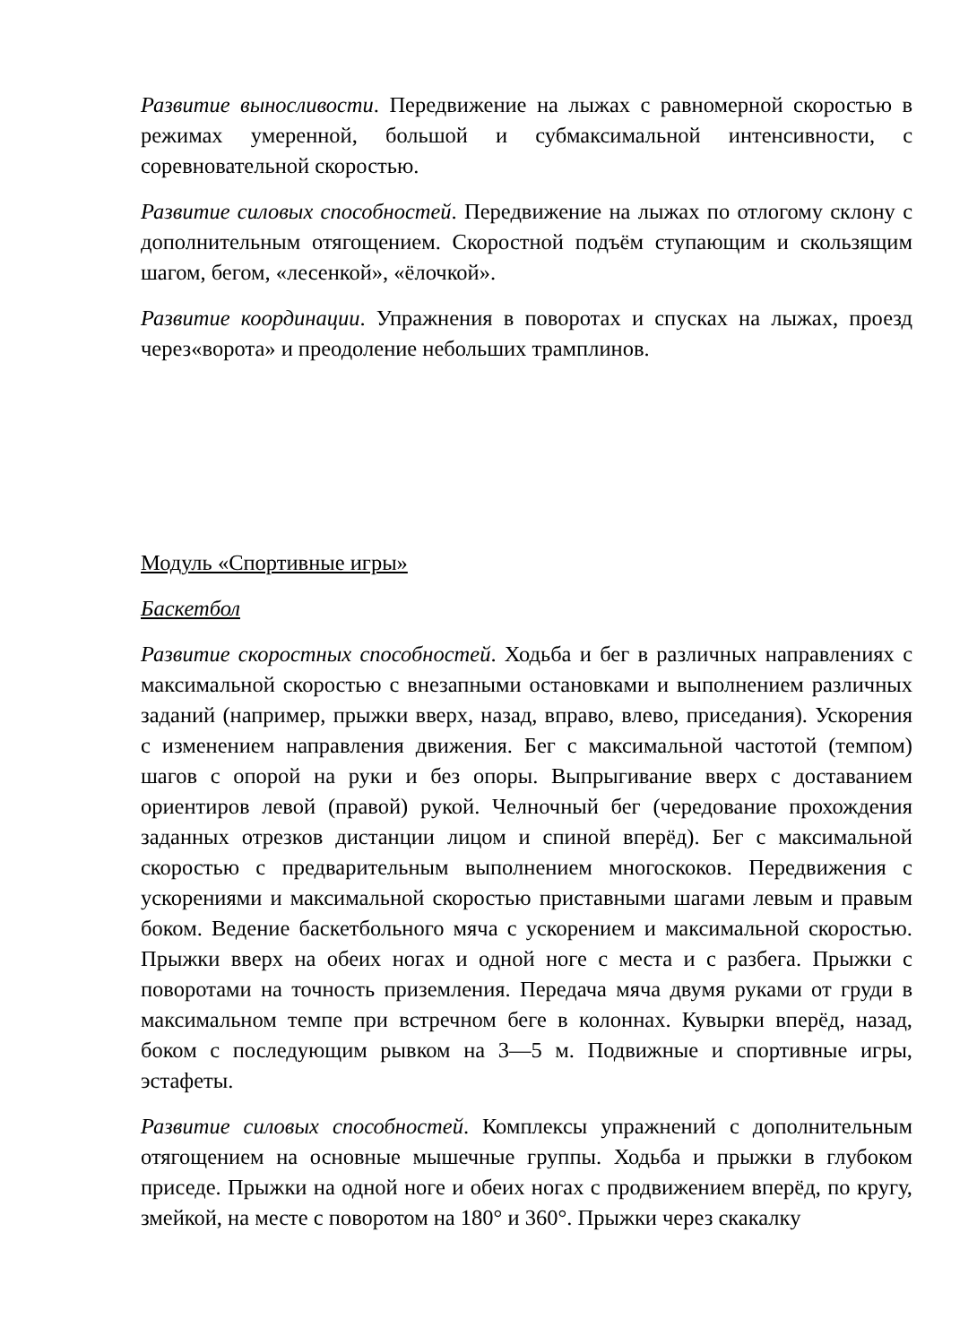Развитие выносливости. Передвижение на лыжах с равномерной скоростью в режимах умеренной, большой и субмаксимальной интенсивности, с соревновательной скоростью.
Развитие силовых способностей. Передвижение на лыжах по отлогому склону с дополнительным отягощением. Скоростной подъём ступающим и скользящим шагом, бегом, «лесенкой», «ёлочкой».
Развитие координации. Упражнения в поворотах и спусках на лыжах, проезд через«ворота» и преодоление небольших трамплинов.
Модуль «Спортивные игры»
Баскетбол
Развитие скоростных способностей. Ходьба и бег в различных направлениях с максимальной скоростью с внезапными остановками и выполнением различных заданий (например, прыжки вверх, назад, вправо, влево, приседания). Ускорения с изменением направления движения. Бег с максимальной частотой (темпом) шагов с опорой на руки и без опоры. Выпрыгивание вверх с доставанием ориентиров левой (правой) рукой. Челночный бег (чередование прохождения заданных отрезков дистанции лицом и спиной вперёд). Бег с максимальной скоростью с предварительным выполнением многоскоков. Передвижения с ускорениями и максимальной скоростью приставными шагами левым и правым боком. Ведение баскетбольного мяча с ускорением и максимальной скоростью. Прыжки вверх на обеих ногах и одной ноге с места и с разбега. Прыжки с поворотами на точность приземления. Передача мяча двумя руками от груди в максимальном темпе при встречном беге в колоннах. Кувырки вперёд, назад, боком с последующим рывком на 3—5 м. Подвижные и спортивные игры, эстафеты.
Развитие силовых способностей. Комплексы упражнений с дополнительным отягощением на основные мышечные группы. Ходьба и прыжки в глубоком приседе. Прыжки на одной ноге и обеих ногах с продвижением вперёд, по кругу, змейкой, на месте с поворотом на 180° и 360°. Прыжки через скакалку